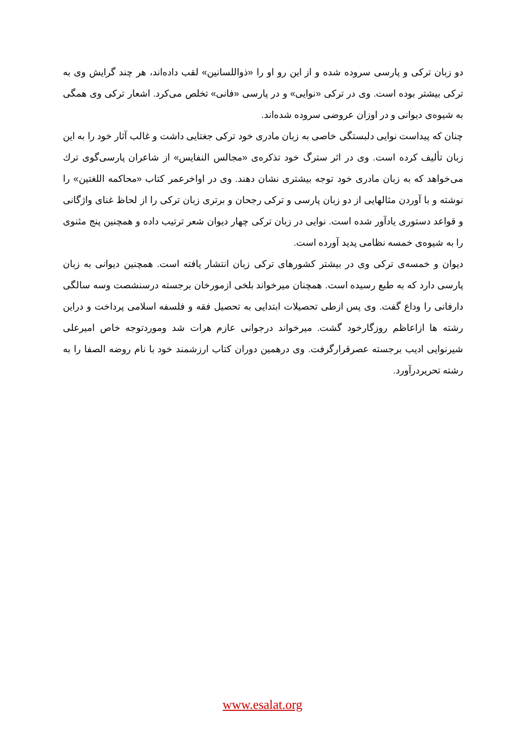دو زبان ترکی و پارسی سروده شده و از این رو او را «ذواللسانین» لقب داده‌اند، هر چند گرایش وی به ترکی بیشتر بوده است. وی در ترکی «نوایی» و در پارسی «فانی» تخلص می‌کرد. اشعار ترکی وی همگی به شیوه‌ی دیوانی و در اوزان عروضی سروده شده‌اند.
چنان که پیداست نوایی دلبستگی خاصی به زبان مادری خود ترکی جغتایی داشت و غالب آثار خود را به این زبان تألیف کرده است. وی در اثر سترگ خود تذکره‌ی «مجالس النفایس» از شاعران پارسی‌گوی ترك می‌خواهد که به زبان مادری خود توجه بیشتری نشان دهند. وی در اواخرعمر کتاب «محاکمه اللغتین» را نوشته و با آوردن مثالهایی از دو زبان پارسی و ترکی رجحان و برتری زبان ترکی را از لحاظ غنای واژگانی و قواعد دستوری یادآور شده است. نوایی در زبان ترکی چهار دیوان شعر ترتیب داده و همچنین پنج مثنوی را به شیوه‌ی خمسه نظامی پدید آورده است.
دیوان و خمسه‌ی ترکی وی در بیشتر کشورهای ترکی زبان انتشار یافته است. همچنین دیوانی به زبان پارسی دارد که به طبع رسیده است. همچنان میرخواند بلخی ازمورخان برجسته درسنشصت وسه سالگی دارفانی را وداع گفت. وی پس ازطی تحصیلات ابتدایی به تحصیل فقه و فلسفه اسلامی پرداخت و دراین رشته ها ازاعاظم روزگارخود گشت. میرخواند درجوانی عازم هرات شد وموردتوجه خاص امیرعلی شیرنوایی ادیب برجسته عصرقرارگرفت. وی درهمین دوران کتاب ارزشمند خود با نام روضه الصفا را به رشته تحریردرآورد.
www.esalat.org